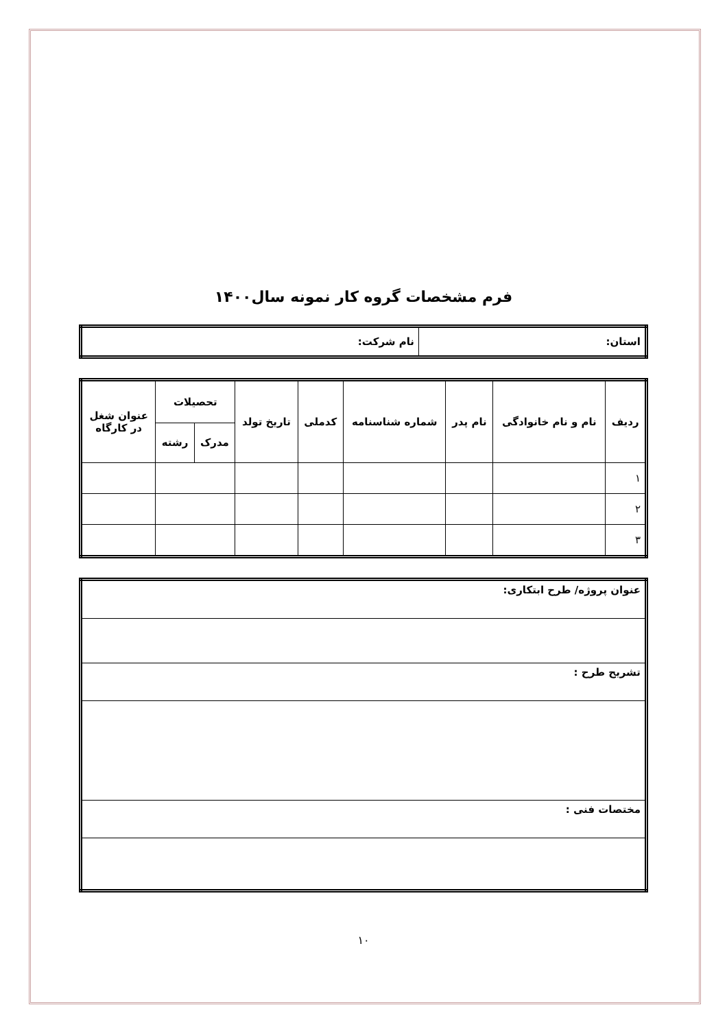فرم مشخصات گروه کار نمونه سال۱۴۰۰
| استان: | نام شرکت: |
| ردیف | نام و نام خانوادگی | نام پدر | شماره شناسنامه | کدملی | تاریخ تولد | تحصیلات | | عنوان شغل در کارگاه |
| --- | --- | --- | --- | --- | --- | --- | --- | --- |
| | | | | | | مدرک | رشته | |
| ۱ | | | | | | | | |
| ۲ | | | | | | | | |
| ۳ | | | | | | | | |
| عنوان پروژه/ طرح ابتکاری: |
| تشریح طرح : |
| مختصات فنی : |
۱۰